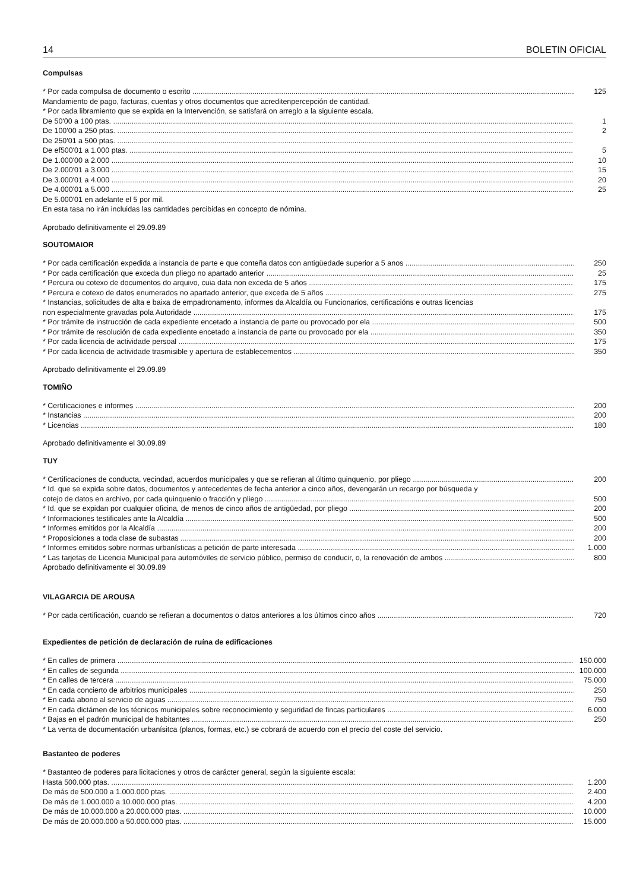14 BOLETIN OFICIAL
Compulsas
* Por cada compulsa de documento o escrito 125
Mandamiento de pago, facturas, cuentas y otros documentos que acreditenpercepción de cantidad.
* Por cada libramiento que se expida en la Intervención, se satisfará on arreglo a la siguiente escala.
De 50'00 a 100 ptas. 1
De 100'00 a 250 ptas. 2
De 250'01 a 500 ptas.
De ef500'01 a 1.000 ptas. 5
De 1.000'00 a 2.000 10
De 2.000'01 a 3.000 15
De 3.000'01 a 4.000 20
De 4.000'01 a 5.000 25
De 5.000'01 en adelante el 5 por mil.
En esta tasa no irán incluidas las cantidades percibidas en concepto de nómina.
Aprobado definitivamente el 29.09.89
SOUTOMAIOR
* Por cada certificación expedida a instancia de parte e que conteña datos con antigüedade superior a 5 anos 250
* Por cada certificación que exceda dun pliego no apartado anterior 25
* Percura ou cotexo de documentos do arquivo, cuia data non exceda de 5 años 175
* Percura e cotexo de datos enumerados no apartado anterior, que exceda de 5 años 275
* Instancias, solicitudes de alta e baixa de empadronamento, informes da Alcaldía ou Funcionarios, certificacións e outras licencias
non especialmente gravadas pola Autoridade 175
* Por trámite de instrucción de cada expediente encetado a instancia de parte ou provocado por ela 500
* Por trámite de resolución de cada expediente encetado a instancia de parte ou provocado por ela 350
* Por cada licencia de actividade persoal 175
* Por cada licencia de actividade trasmisible y apertura de establecementos 350
Aprobado definitivamente el 29.09.89
TOMIÑO
* Certificaciones e informes 200
* Instancias 200
* Licencias 180
Aprobado definitivamente el 30.09.89
TUY
* Certificaciones de conducta, vecindad, acuerdos municipales y que se refieran al último quinquenio, por pliego 200
* Id. que se expida sobre datos, documentos y antecedentes de fecha anterior a cinco años, devengarán un recargo por búsqueda y
cotejo de datos en archivo, por cada quinquenio o fracción y pliego 500
* Id. que se expidan por cualquier oficina, de menos de cinco años de antigüedad, por pliego 200
* Informaciones testificales ante la Alcaldía 500
* Informes emitidos por la Alcaldía 200
* Proposiciones a toda clase de subastas 200
* Informes emitidos sobre normas urbanísticas a petición de parte interesada 1.000
* Las tarjetas de Licencia Municipal para automóviles de servicio público, permiso de conducir, o, la renovación de ambos 800
Aprobado definitivamente el 30.09.89
VILAGARCIA DE AROUSA
* Por cada certificación, cuando se refieran a documentos o datos anteriores a los últimos cinco años 720
Expedientes de petición de declaración de ruína de edificaciones
* En calles de primera 150.000
* En calles de segunda 100.000
* En calles de tercera 75.000
* En cada concierto de arbitrios municipales 250
* En cada abono al servicio de aguas 750
* En cada dictámen de los técnicos municipales sobre reconocimiento y seguridad de fincas particulares 6.000
* Bajas en el padrón municipal de habitantes 250
* La venta de documentación urbanísitca (planos, formas, etc.) se cobrará de acuerdo con el precio del coste del servicio.
Bastanteo de poderes
* Bastanteo de poderes para licitaciones y otros de carácter general, según la siguiente escala:
Hasta 500.000 ptas. 1.200
De más de 500.000 a 1.000.000 ptas. 2.400
De más de 1.000.000 a 10.000.000 ptas. 4.200
De más de 10.000.000 a 20.000.000 ptas. 10.000
De más de 20.000.000 a 50.000.000 ptas. 15.000